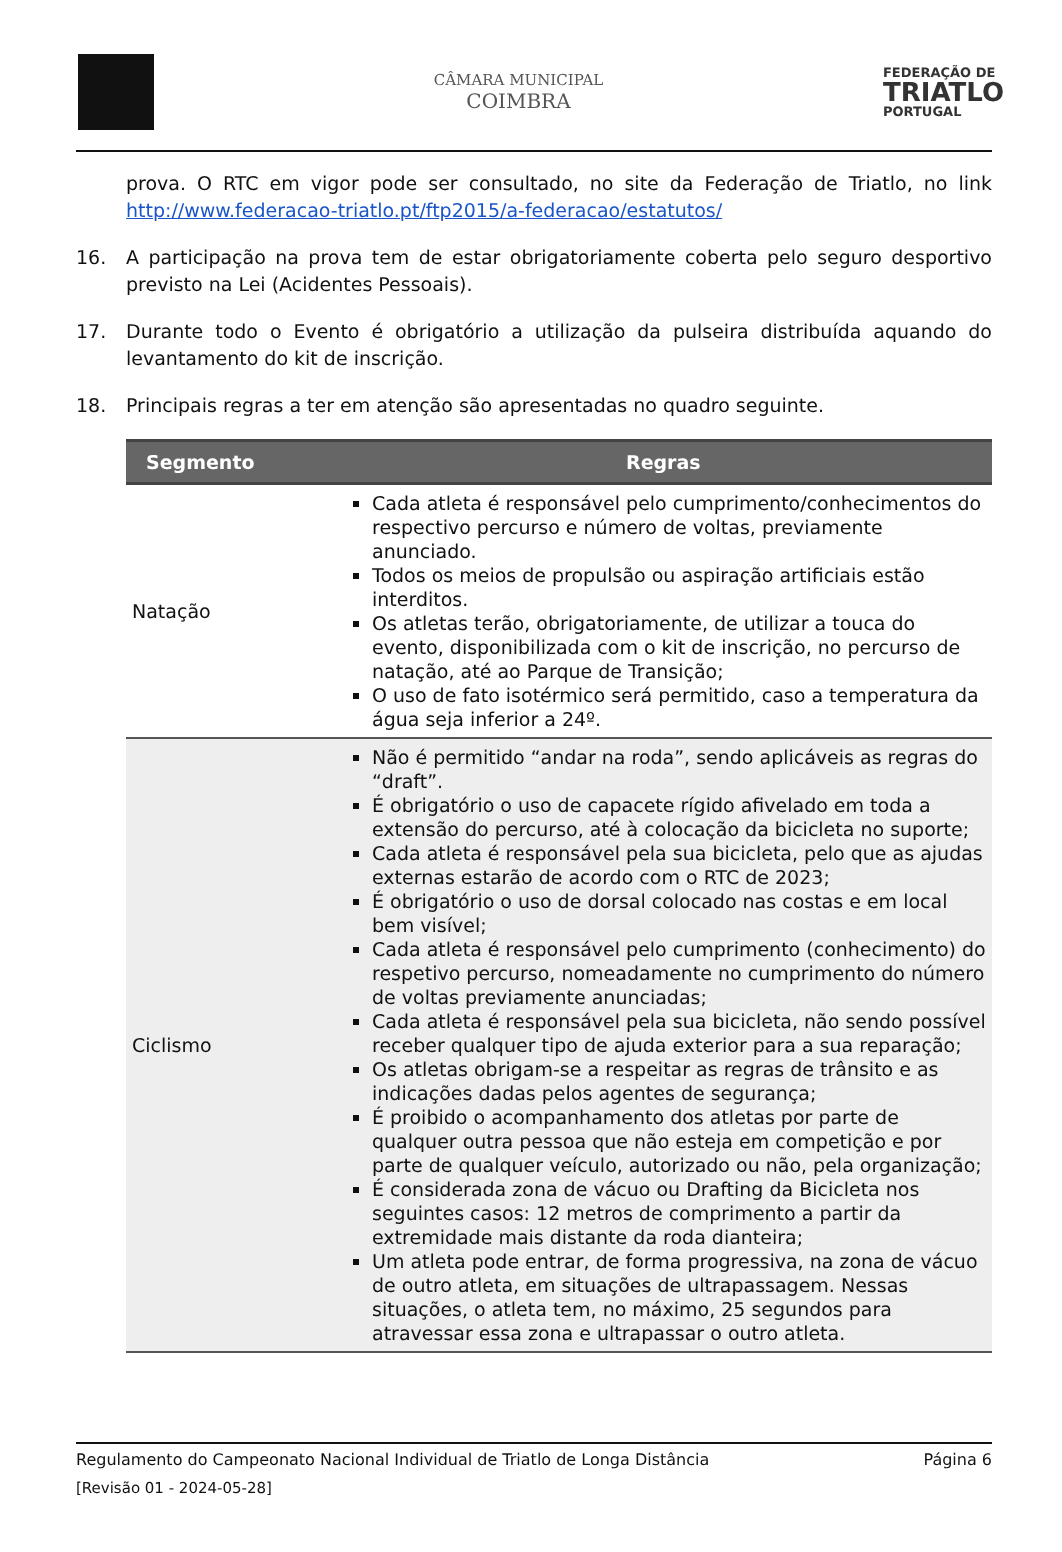CÂMARA MUNICIPAL
COIMBRA
FEDERAÇÃO DE
TRIATLO
PORTUGAL
prova. O RTC em vigor pode ser consultado, no site da Federação de Triatlo, no link http://www.federacao-triatlo.pt/ftp2015/a-federacao/estatutos/
16. A participação na prova tem de estar obrigatoriamente coberta pelo seguro desportivo previsto na Lei (Acidentes Pessoais).
17. Durante todo o Evento é obrigatório a utilização da pulseira distribuída aquando do levantamento do kit de inscrição.
18. Principais regras a ter em atenção são apresentadas no quadro seguinte.
| Segmento | Regras |
| --- | --- |
| Natação | Cada atleta é responsável pelo cumprimento/conhecimentos do respectivo percurso e número de voltas, previamente anunciado. Todos os meios de propulsão ou aspiração artificiais estão interditos. Os atletas terão, obrigatoriamente, de utilizar a touca do evento, disponibilizada com o kit de inscrição, no percurso de natação, até ao Parque de Transição; O uso de fato isotérmico será permitido, caso a temperatura da água seja inferior a 24º. |
| Ciclismo | Não é permitido “andar na roda”, sendo aplicáveis as regras do “draft”. É obrigatório o uso de capacete rígido afivelado em toda a extensão do percurso, até à colocação da bicicleta no suporte; Cada atleta é responsável pela sua bicicleta, pelo que as ajudas externas estarão de acordo com o RTC de 2023; É obrigatório o uso de dorsal colocado nas costas e em local bem visível; Cada atleta é responsável pelo cumprimento (conhecimento) do respetivo percurso, nomeadamente no cumprimento do número de voltas previamente anunciadas; Cada atleta é responsável pela sua bicicleta, não sendo possível receber qualquer tipo de ajuda exterior para a sua reparação; Os atletas obrigam-se a respeitar as regras de trânsito e as indicações dadas pelos agentes de segurança; É proibido o acompanhamento dos atletas por parte de qualquer outra pessoa que não esteja em competição e por parte de qualquer veículo, autorizado ou não, pela organização; É considerada zona de vácuo ou Drafting da Bicicleta nos seguintes casos: 12 metros de comprimento a partir da extremidade mais distante da roda dianteira; Um atleta pode entrar, de forma progressiva, na zona de vácuo de outro atleta, em situações de ultrapassagem. Nessas situações, o atleta tem, no máximo, 25 segundos para atravessar essa zona e ultrapassar o outro atleta. |
Regulamento do Campeonato Nacional Individual de Triatlo de Longa Distância Página 6
[Revisão 01 - 2024-05-28]